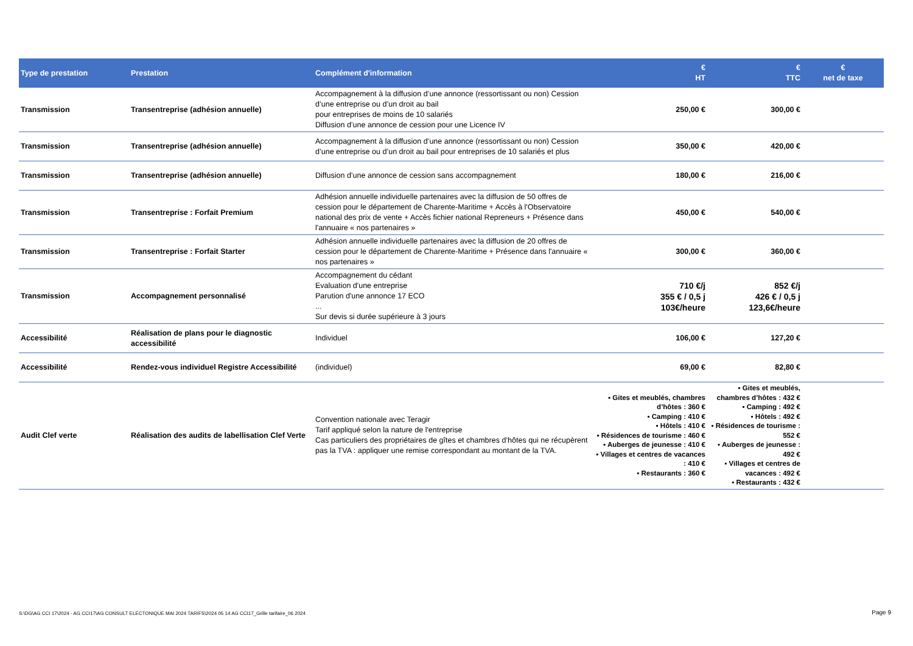| Type de prestation | Prestation | Complément d'information | € HT | € TTC | € net de taxe |
| --- | --- | --- | --- | --- | --- |
| Transmission | Transentreprise (adhésion annuelle) | Accompagnement à la diffusion d’une annonce (ressortissant ou non) Cession d’une entreprise ou d’un droit au bail pour entreprises de moins de 10 salariés Diffusion d’une annonce de cession pour une Licence IV | 250,00 € | 300,00 € | |
| Transmission | Transentreprise (adhésion annuelle) | Accompagnement à la diffusion d’une annonce (ressortissant ou non) Cession d’une entreprise ou d’un droit au bail pour entreprises de 10 salariés et plus | 350,00 € | 420,00 € | |
| Transmission | Transentreprise (adhésion annuelle) | Diffusion d’une annonce de cession sans accompagnement | 180,00 € | 216,00 € | |
| Transmission | Transentreprise : Forfait Premium | Adhésion annuelle individuelle partenaires avec la diffusion de 50 offres de cession pour le département de Charente-Maritime + Accès à l'Observatoire national des prix de vente + Accès fichier national Repreneurs + Présence dans l'annuaire « nos partenaires » | 450,00 € | 540,00 € | |
| Transmission | Transentreprise : Forfait Starter | Adhésion annuelle individuelle partenaires avec la diffusion de 20 offres de cession pour le département de Charente-Maritime + Présence dans l'annuaire « nos partenaires » | 300,00 € | 360,00 € | |
| Transmission | Accompagnement personnalisé | Accompagnement du cédant Evaluation d'une entreprise Parution d'une annonce 17 ECO ... Sur devis si durée supérieure à 3 jours | 710 €/j 355 € / 0,5 j 103€/heure | 852 €/j 426 € / 0,5 j 123,6€/heure | |
| Accessibilité | Réalisation de plans pour le diagnostic accessibilité | Individuel | 106,00 € | 127,20 € | |
| Accessibilité | Rendez-vous individuel Registre Accessibilité | (individuel) | 69,00 € | 82,80 € | |
| Audit Clef verte | Réalisation des audits de labellisation Clef Verte | Convention nationale avec Teragir Tarif appliqué selon la nature de l'entreprise Cas particuliers des propriétaires de gîtes et chambres d’hôtes qui ne récupèrent pas la TVA : appliquer une remise correspondant au montant de la TVA. | ▪ Gites et meublés, chambres d’hôtes : 360 € ▪ Camping : 410 € ▪ Hôtels : 410 € ▪ Résidences de tourisme : 460 € ▪ Auberges de jeunesse : 410 € ▪ Villages et centres de vacances : 410 € ▪ Restaurants : 360 € | ▪ Gites et meublés, chambres d’hôtes : 432 € ▪ Camping : 492 € ▪ Hôtels : 492 € ▪ Résidences de tourisme : 552 € ▪ Auberges de jeunesse : 492 € ▪ Villages et centres de vacances : 492 € ▪ Restaurants : 432 € | |
S:\DG\AG CCI 17\2024 - AG CCI17\AG CONSULT ELECTONIQUE MAI 2024 TARIFS\2024 05 14 AG CCI17_Grille tarifaire_06 2024
Page 9